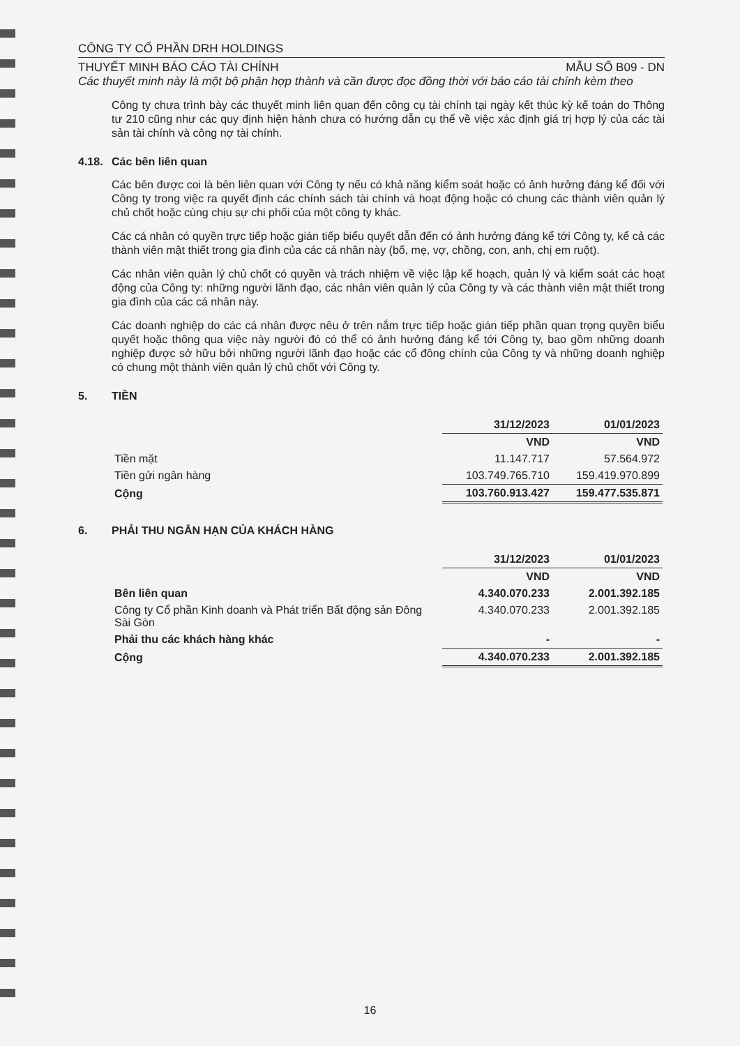CÔNG TY CỔ PHẦN DRH HOLDINGS
THUYẾT MINH BÁO CÁO TÀI CHÍNH MẪU SỐ B09 - DN
Các thuyết minh này là một bộ phận hợp thành và cần được đọc đồng thời với báo cáo tài chính kèm theo
Công ty chưa trình bày các thuyết minh liên quan đến công cụ tài chính tại ngày kết thúc kỳ kế toán do Thông tư 210 cũng như các quy định hiện hành chưa có hướng dẫn cụ thể về việc xác định giá trị hợp lý của các tài sản tài chính và công nợ tài chính.
4.18. Các bên liên quan
Các bên được coi là bên liên quan với Công ty nếu có khả năng kiểm soát hoặc có ảnh hưởng đáng kể đối với Công ty trong việc ra quyết định các chính sách tài chính và hoạt động hoặc có chung các thành viên quản lý chủ chốt hoặc cùng chịu sự chi phối của một công ty khác.
Các cá nhân có quyền trực tiếp hoặc gián tiếp biểu quyết dẫn đến có ảnh hưởng đáng kể tới Công ty, kể cả các thành viên mật thiết trong gia đình của các cá nhân này (bố, mẹ, vợ, chồng, con, anh, chị em ruột).
Các nhân viên quản lý chủ chốt có quyền và trách nhiệm về việc lập kế hoạch, quản lý và kiểm soát các hoạt động của Công ty: những người lãnh đạo, các nhân viên quản lý của Công ty và các thành viên mật thiết trong gia đình của các cá nhân này.
Các doanh nghiệp do các cá nhân được nêu ở trên nắm trực tiếp hoặc gián tiếp phần quan trọng quyền biểu quyết hoặc thông qua việc này người đó có thể có ảnh hưởng đáng kể tới Công ty, bao gồm những doanh nghiệp được sở hữu bởi những người lãnh đạo hoặc các cổ đông chính của Công ty và những doanh nghiệp có chung một thành viên quản lý chủ chốt với Công ty.
5. TIỀN
| | 31/12/2023 | 01/01/2023 |
| --- | --- | --- |
| | VND | VND |
| Tiền mặt | 11.147.717 | 57.564.972 |
| Tiền gửi ngân hàng | 103.749.765.710 | 159.419.970.899 |
| Cộng | 103.760.913.427 | 159.477.535.871 |
6. PHẢI THU NGẮN HẠN CỦA KHÁCH HÀNG
| | 31/12/2023 | 01/01/2023 |
| --- | --- | --- |
| | VND | VND |
| Bên liên quan | 4.340.070.233 | 2.001.392.185 |
| Công ty Cổ phần Kinh doanh và Phát triển Bất động sản Đông Sài Gòn | 4.340.070.233 | 2.001.392.185 |
| Phải thu các khách hàng khác | - | - |
| Cộng | 4.340.070.233 | 2.001.392.185 |
16